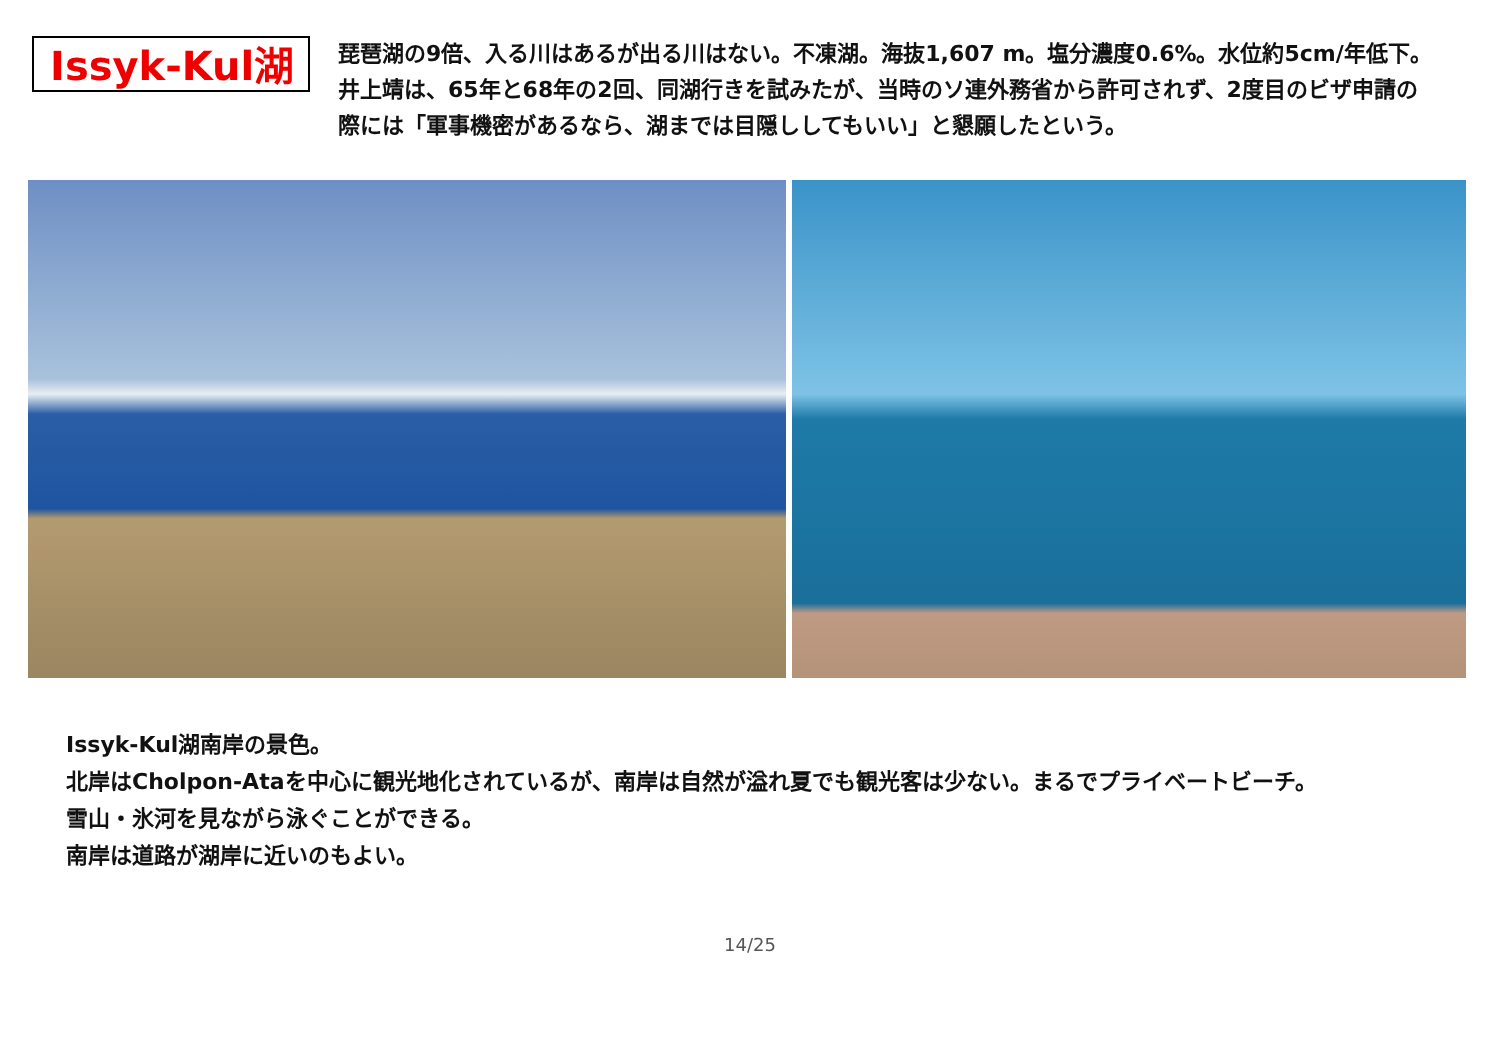Issyk-Kul湖
琵琶湖の9倍、入る川はあるが出る川はない。不凍湖。海抜1,607 m。塩分濃度0.6%。水位約5cm/年低下。
井上靖は、65年と68年の2回、同湖行きを試みたが、当時のソ連外務省から許可されず、2度目のビザ申請の際には「軍事機密があるなら、湖までは目隠ししてもいい」と懇願したという。
Issyk-Kul湖南岸の景色。
北岸はCholpon-Ataを中心に観光地化されているが、南岸は自然が溢れ夏でも観光客は少ない。まるでプライベートビーチ。
雪山・氷河を見ながら泳ぐことができる。
南岸は道路が湖岸に近いのもよい。
14/25